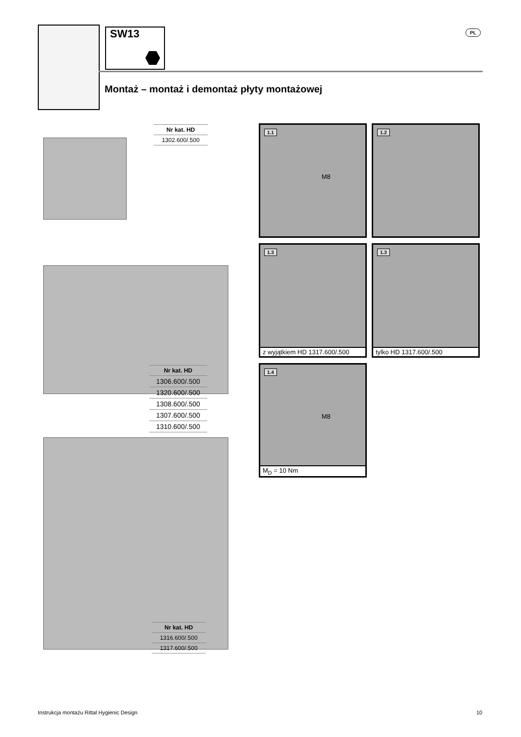SW13 PL
Montaż – montaż i demontaż płyty montażowej
| Nr kat. HD |
| --- |
| 1302.600/.500 |
| Nr kat. HD |
| --- |
| 1306.600/.500 |
| 1320.600/.500 |
| 1308.600/.500 |
| 1307.600/.500 |
| 1310.600/.500 |
| Nr kat. HD |
| --- |
| 1316.600/.500 |
| 1317.600/.500 |
1.1
M8
1.2
1.3
z wyjątkiem HD 1317.600/.500
1.3
tylko HD 1317.600/.500
1.4
M8
M<sub>D</sub> = 10 Nm
Instrukcja montażu Rittal Hygienic Design
10